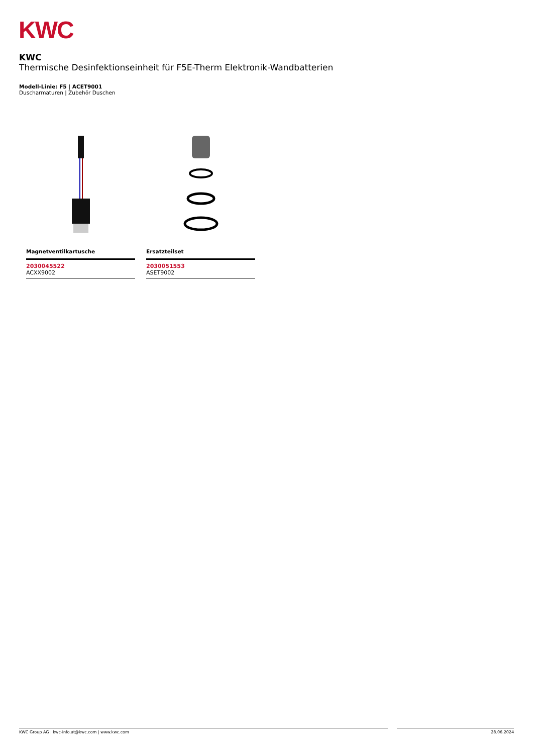KWC
KWC
Thermische Desinfektionseinheit für F5E-Therm Elektronik-Wandbatterien
Modell-Linie: F5 | ACET9001
Duscharmaturen | Zubehör Duschen
Magnetventilkartusche
2030045522
ACXX9002
Ersatzteilset
2030051553
ASET9002
KWC Group AG | kwc-info.at@kwc.com | www.kwc.com 28.06.2024